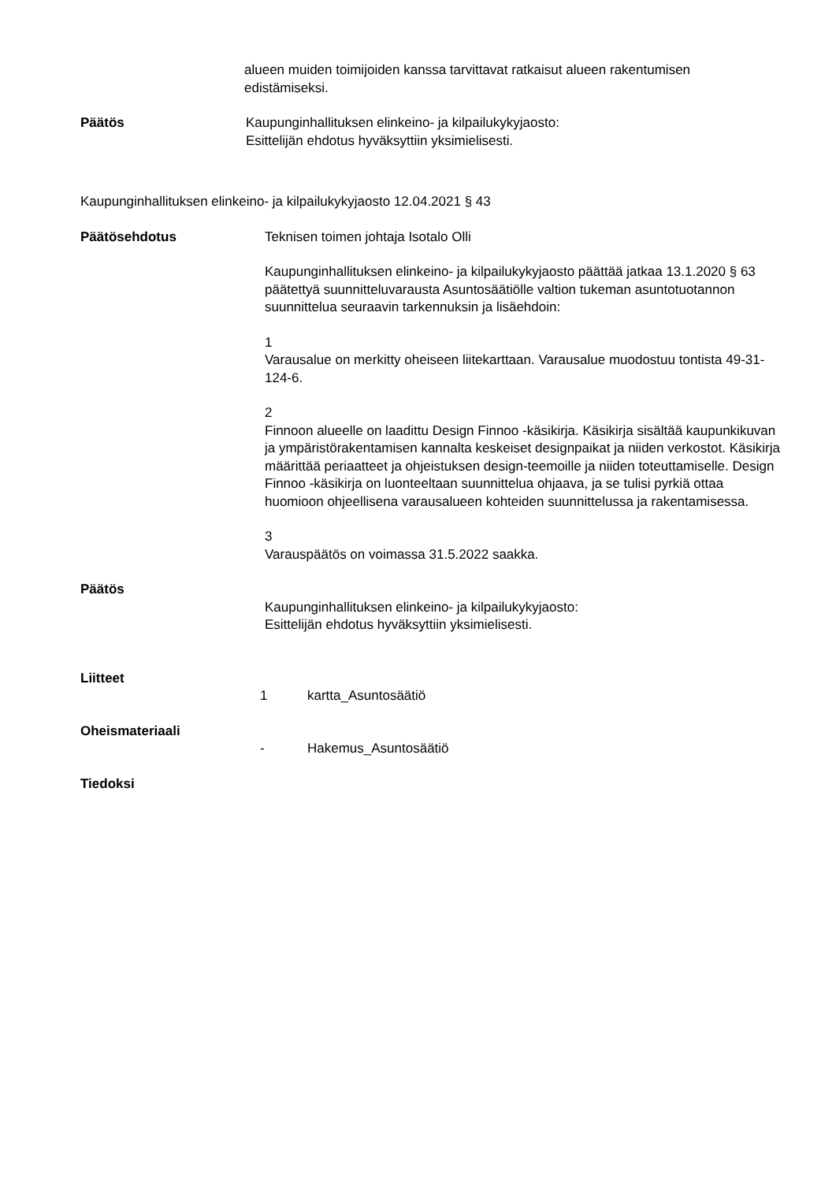alueen muiden toimijoiden kanssa tarvittavat ratkaisut alueen rakentumisen
edistämiseksi.
Päätös Kaupunginhallituksen elinkeino- ja kilpailukykyjaosto:
Esittelijän ehdotus hyväksyttiin yksimielisesti.
Kaupunginhallituksen elinkeino- ja kilpailukykyjaosto 12.04.2021 § 43
Päätösehdotus Teknisen toimen johtaja Isotalo Olli
Kaupunginhallituksen elinkeino- ja kilpailukykyjaosto päättää jatkaa 13.1.2020 § 63 päätettyä suunnitteluvarausta Asuntosäätiölle valtion tukeman asuntotuotannon suunnittelua seuraavin tarkennuksin ja lisäehdoin:
1
Varausalue on merkitty oheiseen liitekarttaan. Varausalue muodostuu tontista 49-31-124-6.
2
Finnoon alueelle on laadittu Design Finnoo -käsikirja. Käsikirja sisältää kaupunkikuvan ja ympäristörakentamisen kannalta keskeiset designpaikat ja niiden verkostot. Käsikirja määrittää periaatteet ja ohjeistuksen design-teemoille ja niiden toteuttamiselle. Design Finnoo -käsikirja on luonteeltaan suunnittelua ohjaava, ja se tulisi pyrkiä ottaa huomioon ohjeellisena varausalueen kohteiden suunnittelussa ja rakentamisessa.
3
Varauspäätös on voimassa 31.5.2022 saakka.
Päätös
Kaupunginhallituksen elinkeino- ja kilpailukykyjaosto:
Esittelijän ehdotus hyväksyttiin yksimielisesti.
Liitteet
1 kartta_Asuntosäätiö
Oheismateriaali
- Hakemus_Asuntosäätiö
Tiedoksi